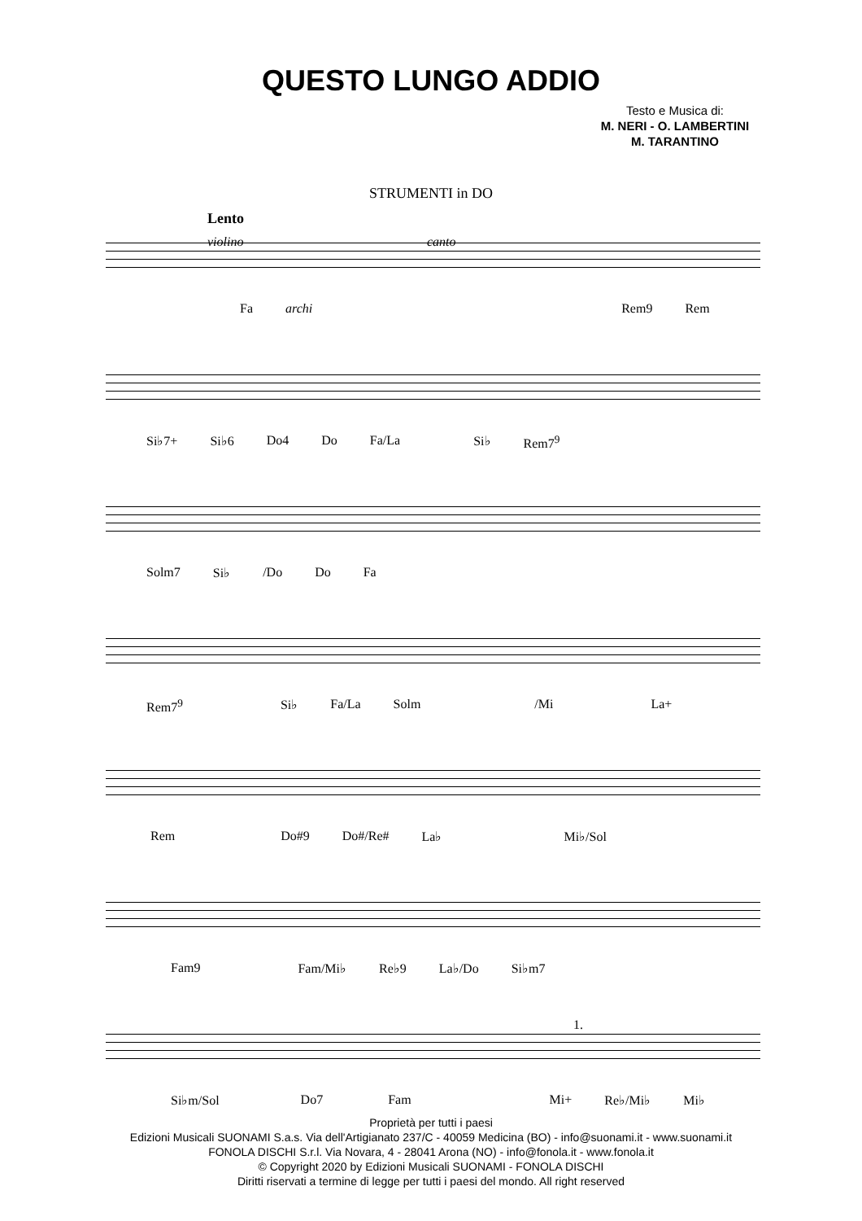QUESTO LUNGO ADDIO
Testo e Musica di:
M. NERI - O. LAMBERTINI
M. TARANTINO
STRUMENTI in DO
Lento
violino canto
Fa archi Rem9 Rem
Si♭7+ Si♭6 Do4 Do Fa/La Si♭ Rem7<sup>9</sup>
Solm7 Si♭ /Do Do Fa
Rem7<sup>9</sup> Si♭ Fa/La Solm /Mi La+
Rem Do#9 Do#/Re# La♭ Mi♭/Sol
Fam9 Fam/Mi♭ Re♭9 La♭/Do Si♭m7
1.
Si♭m/Sol Do7 Fam Mi+ Re♭/Mi♭ Mi♭
Proprietà per tutti i paesi
Edizioni Musicali SUONAMI S.a.s. Via dell'Artigianato 237/C - 40059 Medicina (BO) - info@suonami.it - www.suonami.it
FONOLA DISCHI S.r.l. Via Novara, 4 - 28041 Arona (NO) - info@fonola.it - www.fonola.it
© Copyright 2020 by Edizioni Musicali SUONAMI - FONOLA DISCHI
Diritti riservati a termine di legge per tutti i paesi del mondo. All right reserved